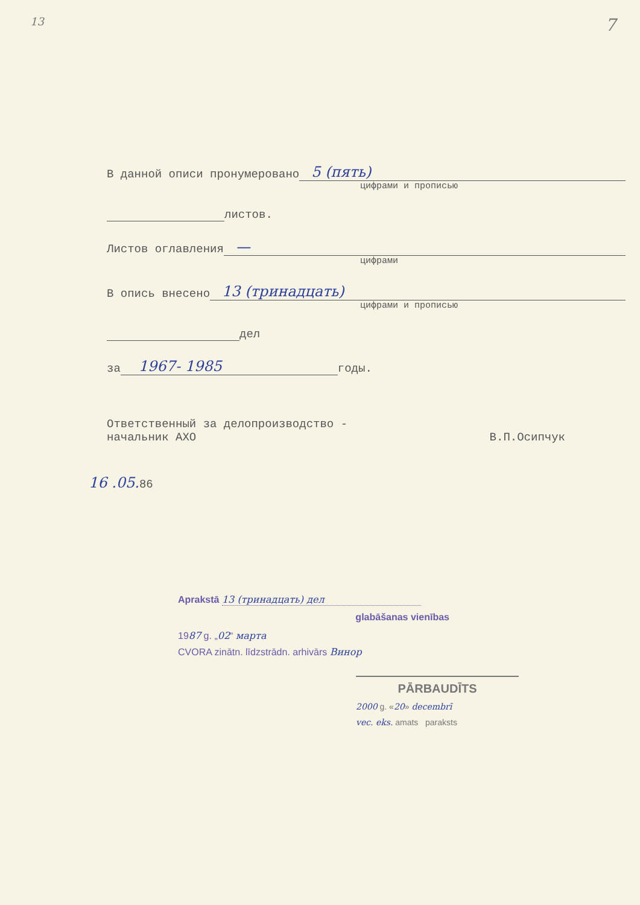13 7
В данной описи пронумеровано 5 (пять)
цифрами и прописью
листов.
Листов оглавления —
цифрами
В опись внесено 13 (тринадцать)
цифрами и прописью
дел
за 1967- 1985 годы.
Ответственный за делопроизводство -
начальник АХО
В.П.Осипчук
16 .05. 86
Aprakstā 13 (тринадцать) дел
glabāšanas vienības
1987 g. „02“ марта
CVORA zinātn. līdzstrādn. arhivārs Винор
PĀRBAUDĪTS
2000 g. «20» decembrī
vec. eks. amats paraksts